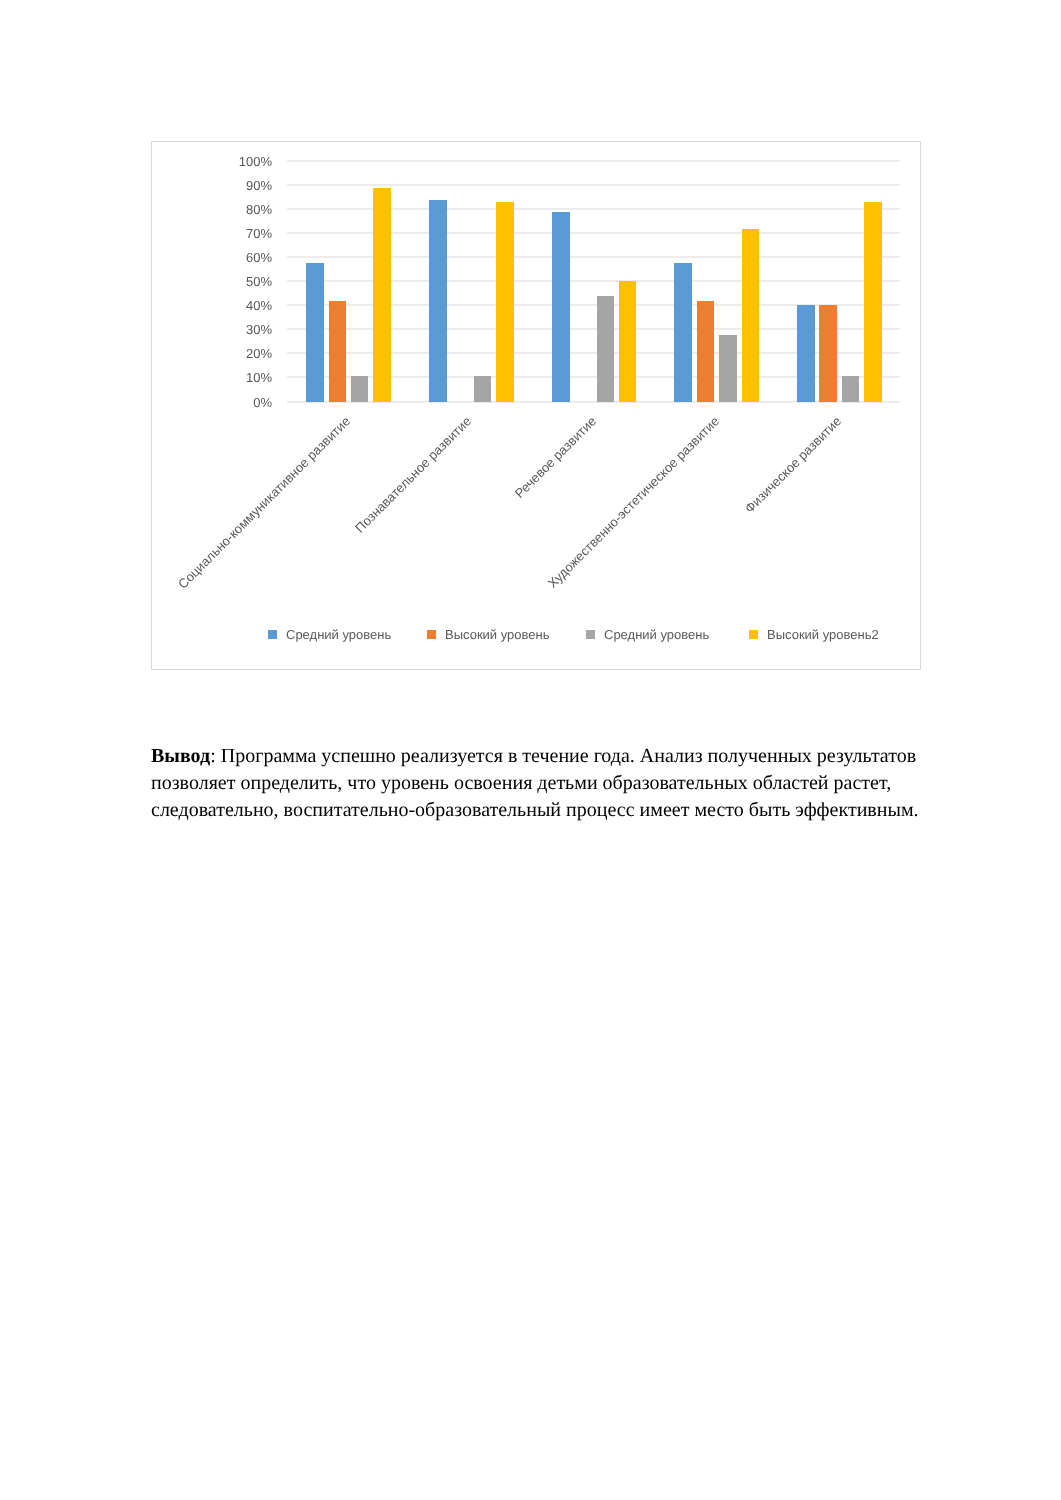100%
90%
80%
70%
60%
50%
40%
30%
20%
10%
0%
Социально-коммуникативное развитие
Познавательное развитие
Речевое развитие
Художественно-эстетическое развитие
Физическое развитие
Средний уровень
Высокий уровень
Средний уровень
Высокий уровень2
Вывод: Программа успешно реализуется в течение года. Анализ полученных результатов позволяет определить, что уровень освоения детьми образовательных областей растет, следовательно, воспитательно-образовательный процесс имеет место быть эффективным.